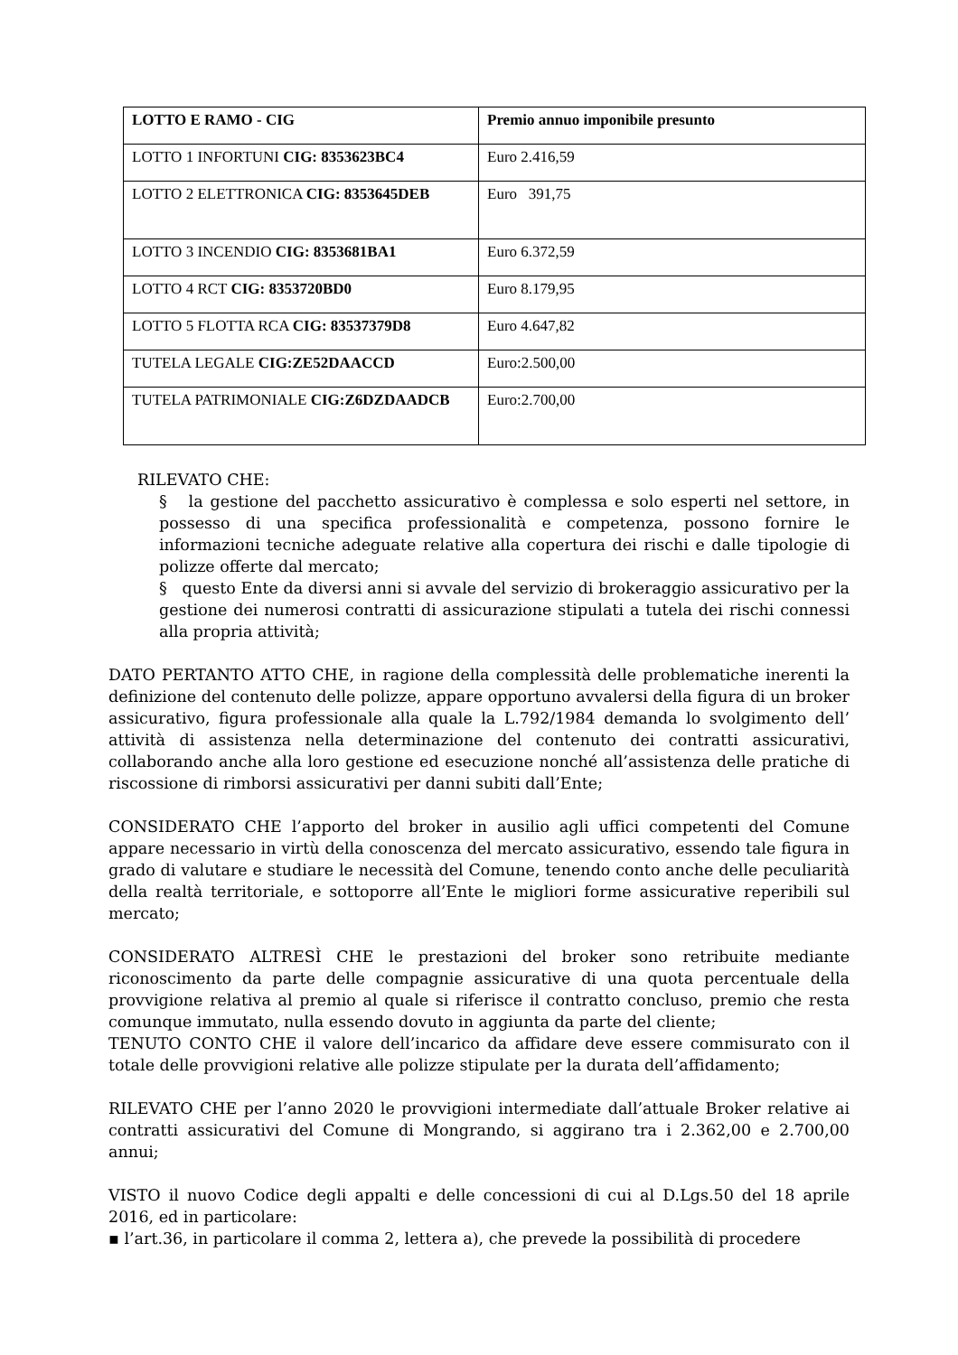| LOTTO E RAMO - CIG | Premio annuo imponibile presunto |
| --- | --- |
| LOTTO 1 INFORTUNI CIG: 8353623BC4 | Euro 2.416,59 |
| LOTTO 2 ELETTRONICA CIG: 8353645DEB | Euro 391,75 |
| LOTTO 3 INCENDIO CIG: 8353681BA1 | Euro 6.372,59 |
| LOTTO 4 RCT CIG: 8353720BD0 | Euro 8.179,95 |
| LOTTO 5 FLOTTA RCA CIG: 83537379D8 | Euro 4.647,82 |
| TUTELA LEGALE CIG:ZE52DAACCD | Euro:2.500,00 |
| TUTELA PATRIMONIALE CIG:Z6DZDAADCB | Euro:2.700,00 |
RILEVATO CHE:
§ la gestione del pacchetto assicurativo è complessa e solo esperti nel settore, in possesso di una specifica professionalità e competenza, possono fornire le informazioni tecniche adeguate relative alla copertura dei rischi e dalle tipologie di polizze offerte dal mercato;
§ questo Ente da diversi anni si avvale del servizio di brokeraggio assicurativo per la gestione dei numerosi contratti di assicurazione stipulati a tutela dei rischi connessi alla propria attività;
DATO PERTANTO ATTO CHE, in ragione della complessità delle problematiche inerenti la definizione del contenuto delle polizze, appare opportuno avvalersi della figura di un broker assicurativo, figura professionale alla quale la L.792/1984 demanda lo svolgimento dell’ attività di assistenza nella determinazione del contenuto dei contratti assicurativi, collaborando anche alla loro gestione ed esecuzione nonché all’assistenza delle pratiche di riscossione di rimborsi assicurativi per danni subiti dall’Ente;
CONSIDERATO CHE l’apporto del broker in ausilio agli uffici competenti del Comune appare necessario in virtù della conoscenza del mercato assicurativo, essendo tale figura in grado di valutare e studiare le necessità del Comune, tenendo conto anche delle peculiarità della realtà territoriale, e sottoporre all’Ente le migliori forme assicurative reperibili sul mercato;
CONSIDERATO ALTRESÌ CHE le prestazioni del broker sono retribuite mediante riconoscimento da parte delle compagnie assicurative di una quota percentuale della provvigione relativa al premio al quale si riferisce il contratto concluso, premio che resta comunque immutato, nulla essendo dovuto in aggiunta da parte del cliente;
TENUTO CONTO CHE il valore dell’incarico da affidare deve essere commisurato con il totale delle provvigioni relative alle polizze stipulate per la durata dell’affidamento;
RILEVATO CHE per l’anno 2020 le provvigioni intermediate dall’attuale Broker relative ai contratti assicurativi del Comune di Mongrando, si aggirano tra i 2.362,00 e 2.700,00 annui;
VISTO il nuovo Codice degli appalti e delle concessioni di cui al D.Lgs.50 del 18 aprile 2016, ed in particolare:
▪ l’art.36, in particolare il comma 2, lettera a), che prevede la possibilità di procedere